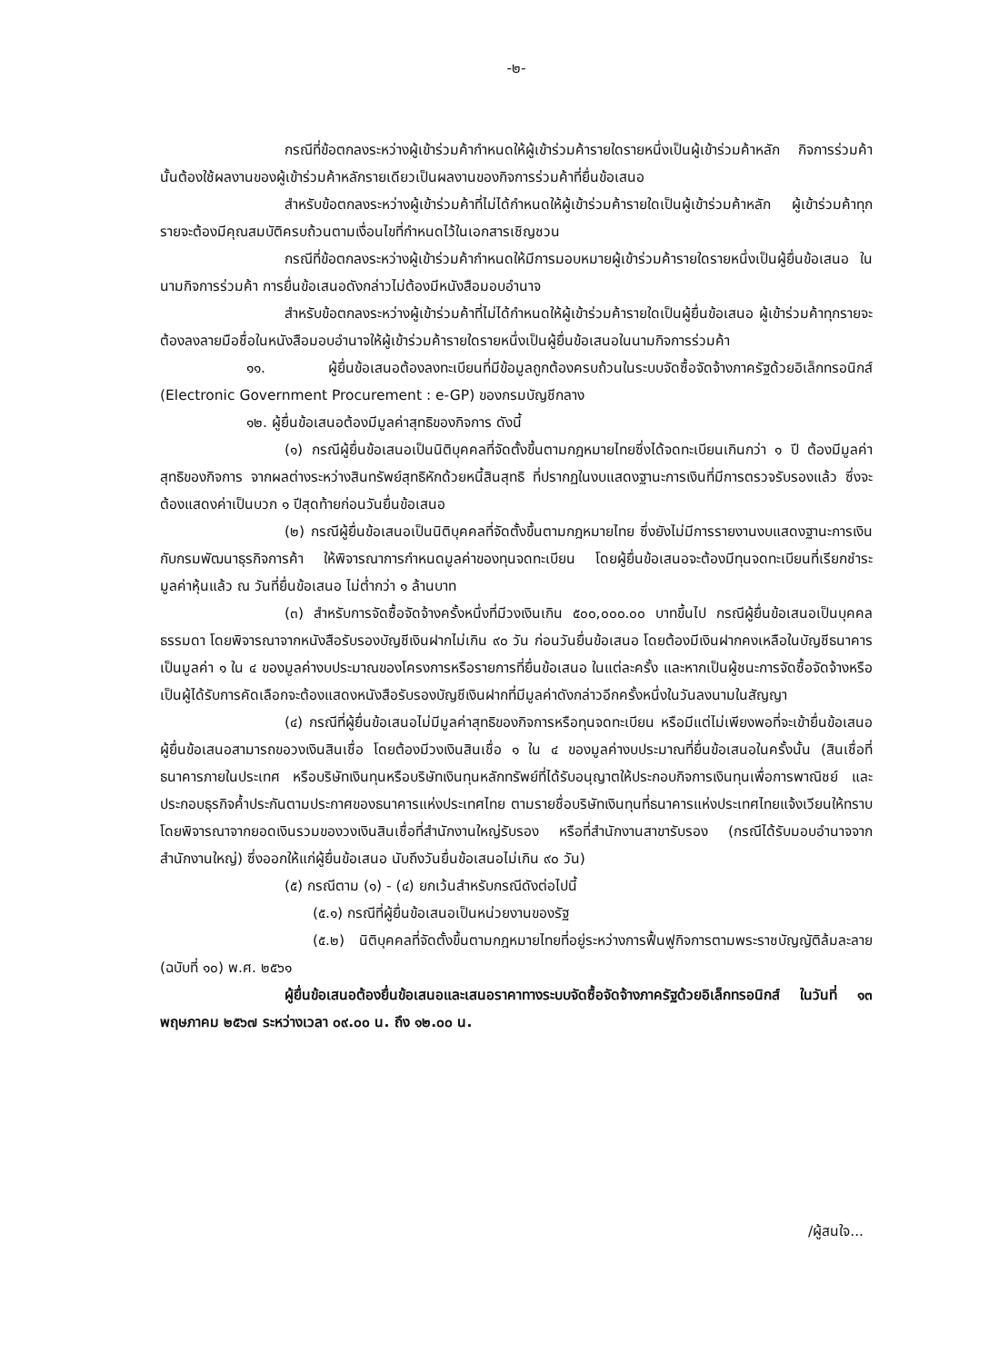-๒-
กรณีที่ข้อตกลงระหว่างผู้เข้าร่วมค้ากำหนดให้ผู้เข้าร่วมค้ารายใดรายหนึ่งเป็นผู้เข้าร่วมค้าหลัก กิจการร่วมค้านั้นต้องใช้ผลงานของผู้เข้าร่วมค้าหลักรายเดียวเป็นผลงานของกิจการร่วมค้าที่ยื่นข้อเสนอ
สำหรับข้อตกลงระหว่างผู้เข้าร่วมค้าที่ไม่ได้กำหนดให้ผู้เข้าร่วมค้ารายใดเป็นผู้เข้าร่วมค้าหลัก ผู้เข้าร่วมค้าทุกรายจะต้องมีคุณสมบัติครบถ้วนตามเงื่อนไขที่กำหนดไว้ในเอกสารเชิญชวน
กรณีที่ข้อตกลงระหว่างผู้เข้าร่วมค้ากำหนดให้มีการมอบหมายผู้เข้าร่วมค้ารายใดรายหนึ่งเป็นผู้ยื่นข้อเสนอ ในนามกิจการร่วมค้า การยื่นข้อเสนอดังกล่าวไม่ต้องมีหนังสือมอบอำนาจ
สำหรับข้อตกลงระหว่างผู้เข้าร่วมค้าที่ไม่ได้กำหนดให้ผู้เข้าร่วมค้ารายใดเป็นผู้ยื่นข้อเสนอ ผู้เข้าร่วมค้าทุกรายจะต้องลงลายมือชื่อในหนังสือมอบอำนาจให้ผู้เข้าร่วมค้ารายใดรายหนึ่งเป็นผู้ยื่นข้อเสนอในนามกิจการร่วมค้า
๑๑. ผู้ยื่นข้อเสนอต้องลงทะเบียนที่มีข้อมูลถูกต้องครบถ้วนในระบบจัดซื้อจัดจ้างภาครัฐด้วยอิเล็กทรอนิกส์ (Electronic Government Procurement : e-GP) ของกรมบัญชีกลาง
๑๒. ผู้ยื่นข้อเสนอต้องมีมูลค่าสุทธิของกิจการ ดังนี้
(๑) กรณีผู้ยื่นข้อเสนอเป็นนิติบุคคลที่จัดตั้งขึ้นตามกฎหมายไทยซึ่งได้จดทะเบียนเกินกว่า ๑ ปี ต้องมีมูลค่าสุทธิของกิจการ จากผลต่างระหว่างสินทรัพย์สุทธิหักด้วยหนี้สินสุทธิ ที่ปรากฏในงบแสดงฐานะการเงินที่มีการตรวจรับรองแล้ว ซึ่งจะต้องแสดงค่าเป็นบวก ๑ ปีสุดท้ายก่อนวันยื่นข้อเสนอ
(๒) กรณีผู้ยื่นข้อเสนอเป็นนิติบุคคลที่จัดตั้งขึ้นตามกฎหมายไทย ซึ่งยังไม่มีการรายงานงบแสดงฐานะการเงินกับกรมพัฒนาธุรกิจการค้า ให้พิจารณาการกำหนดมูลค่าของทุนจดทะเบียน โดยผู้ยื่นข้อเสนอจะต้องมีทุนจดทะเบียนที่เรียกชำระมูลค่าหุ้นแล้ว ณ วันที่ยื่นข้อเสนอ ไม่ต่ำกว่า ๑ ล้านบาท
(๓) สำหรับการจัดซื้อจัดจ้างครั้งหนึ่งที่มีวงเงินเกิน ๕๐๐,๐๐๐.๐๐ บาทขึ้นไป กรณีผู้ยื่นข้อเสนอเป็นบุคคลธรรมดา โดยพิจารณาจากหนังสือรับรองบัญชีเงินฝากไม่เกิน ๙๐ วัน ก่อนวันยื่นข้อเสนอ โดยต้องมีเงินฝากคงเหลือในบัญชีธนาคารเป็นมูลค่า ๑ ใน ๔ ของมูลค่างบประมาณของโครงการหรือรายการที่ยื่นข้อเสนอ ในแต่ละครั้ง และหากเป็นผู้ชนะการจัดซื้อจัดจ้างหรือเป็นผู้ได้รับการคัดเลือกจะต้องแสดงหนังสือรับรองบัญชีเงินฝากที่มีมูลค่าดังกล่าวอีกครั้งหนึ่งในวันลงนามในสัญญา
(๔) กรณีที่ผู้ยื่นข้อเสนอไม่มีมูลค่าสุทธิของกิจการหรือทุนจดทะเบียน หรือมีแต่ไม่เพียงพอที่จะเข้ายื่นข้อเสนอ ผู้ยื่นข้อเสนอสามารถขอวงเงินสินเชื่อ โดยต้องมีวงเงินสินเชื่อ ๑ ใน ๔ ของมูลค่างบประมาณที่ยื่นข้อเสนอในครั้งนั้น (สินเชื่อที่ธนาคารภายในประเทศ หรือบริษัทเงินทุนหรือบริษัทเงินทุนหลักทรัพย์ที่ได้รับอนุญาตให้ประกอบกิจการเงินทุนเพื่อการพาณิชย์ และประกอบธุรกิจค้ำประกันตามประกาศของธนาคารแห่งประเทศไทย ตามรายชื่อบริษัทเงินทุนที่ธนาคารแห่งประเทศไทยแจ้งเวียนให้ทราบ โดยพิจารณาจากยอดเงินรวมของวงเงินสินเชื่อที่สำนักงานใหญ่รับรอง หรือที่สำนักงานสาขารับรอง (กรณีได้รับมอบอำนาจจากสำนักงานใหญ่) ซึ่งออกให้แก่ผู้ยื่นข้อเสนอ นับถึงวันยื่นข้อเสนอไม่เกิน ๙๐ วัน)
(๕) กรณีตาม (๑) - (๔) ยกเว้นสำหรับกรณีดังต่อไปนี้
(๕.๑) กรณีที่ผู้ยื่นข้อเสนอเป็นหน่วยงานของรัฐ
(๕.๒) นิติบุคคลที่จัดตั้งขึ้นตามกฎหมายไทยที่อยู่ระหว่างการฟื้นฟูกิจการตามพระราชบัญญัติล้มละลาย (ฉบับที่ ๑๐) พ.ศ. ๒๕๖๑
ผู้ยื่นข้อเสนอต้องยื่นข้อเสนอและเสนอราคาทางระบบจัดซื้อจัดจ้างภาครัฐด้วยอิเล็กทรอนิกส์ ในวันที่ ๑๓ พฤษภาคม ๒๕๖๗ ระหว่างเวลา ๐๙.๐๐ น. ถึง ๑๒.๐๐ น.
/ผู้สนใจ...